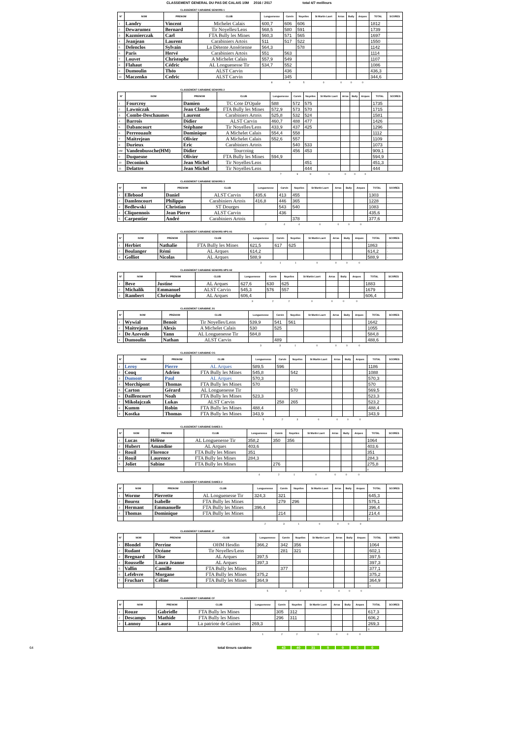CLASSEMENT GENERAL DU PAS DE CALAIS 10M 2016 / 2017 total 4/7 meilleurs
CLASSEMENT CARABINE SENIORS 1
| N° | NOM | PRENOM | CLUB | Longuenesse | Carvin | Noyelles | St Martin Laert | Arras | Bully | Arques | TOTAL | SCORES |
| --- | --- | --- | --- | --- | --- | --- | --- | --- | --- | --- | --- | --- |
| 1 | Landry | Vincent | Michelet Calais | 600,7 | 606 | 606 | | | | | 1812 | - |
| 2 | Dewarumez | Bernard | Tir Noyelles/Lens | 568,5 | 580 | 591 | | | | | 1739 | - |
| 3 | Kazmierczak | Carl | FTA Bully les Mines | 560,3 | 571 | 565 | | | | | 1697 | - |
| 4 | Jeanjean | Laurent | Carabiniers Artois | 511 | 517 | 522 | | | | | 1550 | - |
| 5 | Delenclos | Sylvain | La Détente Ansérienne | 564,3 | | 578 | | | | | 1142 | - |
| 6 | Paris | Hervé | Carabiniers Artois | 551 | 563 | | | | | | 1114 | - |
| 7 | Louvet | Christophe | A Michelet Calais | 557,9 | 549 | | | | | | 1107 | - |
| 8 | Flahaut | Cédric | AL Longuenesse Tir | 534,7 | 552 | | | | | | 1086 | - |
| 9 | Dumoulin | Théo | ALST Carvin | | 436 | | | | | | 436,3 | - |
| 10 | Maczenko | Cedric | ALST Carvin | | 345 | | | | | | 344,6 | - |
| | | | | 8 | 9 | 5 | 0 | 0 | 0 | 0 | | |
CLASSEMENT CARABINE SENIORS 2
| N° | NOM | PRENOM | CLUB | Longuenesse | Carvin | Noyelles | St Martin Laert | Arras | Bully | Arques | TOTAL | SCORES |
| --- | --- | --- | --- | --- | --- | --- | --- | --- | --- | --- | --- | --- |
| 1 | Fourcroy | Damien | TC Cote D'Opale | 588 | 572 | 575 | | | | | 1735 | - |
| 2 | Lawniczak | Jean Claude | FTA Bully les Mines | 572,9 | 573 | 570 | | | | | 1715 | - |
| 3 | Combe-Deschaumes | Laurent | Carabiniers Artois | 525,8 | 532 | 524 | | | | | 1581 | - |
| 4 | Barrois | Didier | ALST Carvin | 460,7 | 488 | 477 | | | | | 1426 | - |
| 5 | Dabancourt | Stéphane | Tir Noyelles/Lens | 433,9 | 437 | 425 | | | | | 1296 | - |
| 6 | Perreouault | Dominique | A Michelet Calais | 554,4 | 558 | | | | | | 1112 | - |
| 7 | Maitrejean | Olivier | A Michelet Calais | 552,6 | 557 | | | | | | 1109 | - |
| 8 | Durieux | Eric | Carabiniers Artois | | 540 | 533 | | | | | 1073 | - |
| HM | Vandenbussche(HM) | Didier | Tourcoing | | 456 | 453 | | | | | 909,1 | - |
| 9 | Duquesne | Olivier | FTA Bully les Mines | 594,9 | | | | | | | 594,9 | - |
| 10 | Deconinck | Jean Michel | Tir Noyelles/Lens | | | 451 | | | | | 451,3 | - |
| 11 | Delattre | Jean Michel | Tir Noyelles/Lens | | | 444 | | | | | 444 | - |
| | | | | 7 | 9 | 9 | 0 | 0 | 0 | 0 | | |
CLASSEMENT CARABINE SENIORS 3
| N° | NOM | PRENOM | CLUB | Longuenesse | Carvin | Noyelles | St Martin Laert | Arras | Bully | Arques | TOTAL | SCORES |
| --- | --- | --- | --- | --- | --- | --- | --- | --- | --- | --- | --- | --- |
| 1 | Ellebood | Daniel | ALST Carvin | 435,6 | 413 | 455 | | | | | 1303 | - |
| 2 | Damlencourt | Philippe | Carabiniers Artois | 416,8 | 446 | 365 | | | | | 1228 | - |
| 3 | Bedlewski | Christian | ST Dourges | | 543 | 540 | | | | | 1083 | - |
| 4 | Cliquennois | Jean Pierre | ALST Carvin | | 436 | | | | | | 435,6 | - |
| 5 | Carpentier | André | Carabiniers Artois | | | 378 | | | | | 377,6 | - |
| | | | | 2 | 4 | 4 | 0 | 0 | 0 | 0 | | |
CLASSEMENT CARABINE SENIORS HPS H1
| N° | NOM | PRENOM | CLUB | Longuenesse | Carvin | Noyelles | St Martin Laert | Arras | Bully | Arques | TOTAL | SCORES |
| --- | --- | --- | --- | --- | --- | --- | --- | --- | --- | --- | --- | --- |
| 1 | Herbiet | Nathalie | FTA Bully les Mines | 621,5 | 617 | 625 | | | | | 1863 | - |
| 2 | Boulanger | Rémi | AL Arques | 614,2 | | | | | | | 614,2 | - |
| 3 | Golliot | Nicolas | AL Arques | 588,9 | | | | | | | 588,9 | - |
| | | | | 3 | 1 | 1 | 0 | 0 | 0 | 0 | | |
CLASSEMENT CARABINE SENIORS HPS H2
| N° | NOM | PRENOM | CLUB | Longuenesse | Carvin | Noyelles | St Martin Laert | Arras | Bully | Arques | TOTAL | SCORES |
| --- | --- | --- | --- | --- | --- | --- | --- | --- | --- | --- | --- | --- |
| 1 | Beve | Justine | AL Arques | 627,6 | 630 | 625 | | | | | 1883 | - |
| 2 | Michalik | Emmanuel | ALST Carvin | 545,3 | 576 | 557 | | | | | 1679 | - |
| 3 | Rambert | Christophe | AL Arques | 606,4 | | | | | | | 606,4 | - |
| | | | | 3 | 2 | 2 | 0 | 0 | 0 | 0 | | |
CLASSEMENT CARABINE JG
| N° | NOM | PRENOM | CLUB | Longuenesse | Carvin | Noyelles | St Martin Laert | Arras | Bully | Arques | TOTAL | SCORES |
| --- | --- | --- | --- | --- | --- | --- | --- | --- | --- | --- | --- | --- |
| 1 | Wywial | Benoit | Tir Noyelles/Lens | 539,9 | 541 | 561 | | | | | 1642 | - |
| 2 | Maitrejean | Alexis | A Michelet Calais | 530 | 525 | | | | | | 1055 | - |
| 3 | De Azevedo | Yann | AL Longuenesse Tir | 584,8 | | | | | | | 584,8 | - |
| 4 | Dumoulin | Nathan | ALST Carvin | | 489 | | | | | | 488,6 | - |
| | | | | 3 | 3 | 1 | 0 | 0 | 0 | 0 | | |
CLASSEMENT CARABINE CG
| N° | NOM | PRENOM | CLUB | Longuenesse | Carvin | Noyelles | St Martin Laert | Arras | Bully | Arques | TOTAL | SCORES |
| --- | --- | --- | --- | --- | --- | --- | --- | --- | --- | --- | --- | --- |
| 1 | Leroy | Pierre | AL Arques | 589,5 | 596 | | | | | | 1186 | - |
| 2 | Couq | Adrien | FTA Bully les Mines | 545,8 | | 542 | | | | | 1088 | - |
| 3 | Dumont | Paul | AL Arques | 570,3 | | | | | | | 570,3 | - |
| 4 | Morchipont | Thomas | FTA Bully les Mines | 570 | | | | | | | 570 | - |
| 5 | Carton | Gérard | AL Longuenesse Tir | | | 570 | | | | | 569,5 | - |
| 6 | Daillencourt | Noah | FTA Bully les Mines | 523,3 | | | | | | | 523,3 | - |
| 7 | Mikolajczak | Lukas | ALST Carvin | | 258 | 265 | | | | | 523,2 | - |
| 8 | Kumm | Robin | FTA Bully les Mines | 488,4 | | | | | | | 488,4 | - |
| 9 | Kostka | Thomas | FTA Bully les Mines | 343,9 | | | | | | | 343,9 | |
| | | | | 5 | 2 | 3 | 0 | 0 | 0 | 0 | | |
CLASSEMENT CARABINE DAMES 1
| N° | NOM | PRENOM | CLUB | Longuenesse | Carvin | Noyelles | St Martin Laert | Arras | Bully | Arques | TOTAL | SCORES |
| --- | --- | --- | --- | --- | --- | --- | --- | --- | --- | --- | --- | --- |
| 1 | Lucas | Hélène | AL Longuenesse Tir | 358,2 | 350 | 356 | | | | | 1064 | - |
| 2 | Hubert | Amandine | AL Arques | 403,6 | | | | | | | 403,6 | - |
| 3 | Rouil | Florence | FTA Bully les Mines | 351 | | | | | | | 351 | - |
| 4 | Rouil | Laurence | FTA Bully les Mines | 284,3 | | | | | | | 284,3 | - |
| 5 | Joliet | Sabine | FTA Bully les Mines | | 276 | | | | | | 275,8 | - |
| | | | | | | | | | | | 0 | - |
| | | | | 4 | 2 | 1 | 0 | 0 | 0 | 0 | | |
CLASSEMENT CARABINE DAMES 2
| N° | NOM | PRENOM | CLUB | Longuenesse | Carvin | Noyelles | St Martin Laert | Arras | Bully | Arques | TOTAL | SCORES |
| --- | --- | --- | --- | --- | --- | --- | --- | --- | --- | --- | --- | --- |
| 1 | Worme | Pierrette | AL Longuenesse Tir | 324,3 | 321 | | | | | | 645,3 | - |
| 2 | Bourez | Isabelle | FTA Bully les Mines | | 279 | 296 | | | | | 575,1 | - |
| 3 | Hermant | Emmanuelle | FTA Bully les Mines | 396,4 | | | | | | | 396,4 | - |
| 4 | Thomas | Dominique | FTA Bully les Mines | | 214 | | | | | | 214,4 | - |
| | | | | | | | | | | | 0 | - |
| | | | | 2 | 3 | 1 | 0 | 0 | 0 | 0 | | |
CLASSEMENT CARABINE JF
| N° | NOM | PRENOM | CLUB | Longuenesse | Carvin | Noyelles | St Martin Laert | Arras | Bully | Arques | TOTAL | SCORES |
| --- | --- | --- | --- | --- | --- | --- | --- | --- | --- | --- | --- | --- |
| 1 | Blondel | Perrine | OHM Hesdin | 366,2 | 342 | 356 | | | | | 1064 | - |
| 2 | Rudant | Océane | Tir Noyelles/Lens | | 281 | 321 | | | | | 602,1 | - |
| 3 | Bregnard | Elise | AL Arques | 397,5 | | | | | | | 397,5 | - |
| 4 | Rousselle | Laura Jeanne | AL Arques | 397,3 | | | | | | | 397,3 | - |
| 5 | Vallin | Camille | FTA Bully les Mines | | 377 | | | | | | 377,1 | - |
| 6 | Lefebvre | Morgane | FTA Bully les Mines | 375,2 | | | | | | | 375,2 | |
| 7 | Fruchart | Céline | FTA Bully les Mines | 364,9 | | | | | | | 364,9 | |
| | | | | | | | | | | | 0 | - |
| | | | | 5 | 3 | 2 | 0 | 0 | 0 | 0 | | |
CLASSEMENT CARABINE CF
| N° | NOM | PRENOM | CLUB | Longuenesse | Carvin | Noyelles | St Martin Laert | Arras | Bully | Arques | TOTAL | SCORES |
| --- | --- | --- | --- | --- | --- | --- | --- | --- | --- | --- | --- | --- |
| 1 | Rouze | Gabrielle | FTA Bully les Mines | | 305 | 312 | | | | | 617,3 | - |
| 2 | Descamps | Mathide | FTA Bully les Mines | | 296 | 311 | | | | | 606,2 | - |
| 3 | Lannoy | Laura | La patriote de Guines | 269,3 | | | | | | | 269,3 | - |
| | | | | | | | | | | | 0 | - |
| | | | | 1 | 2 | 2 | 0 | 0 | 0 | 0 | | |
64 total tireurs carabine 43 40 31 0 0 0 0